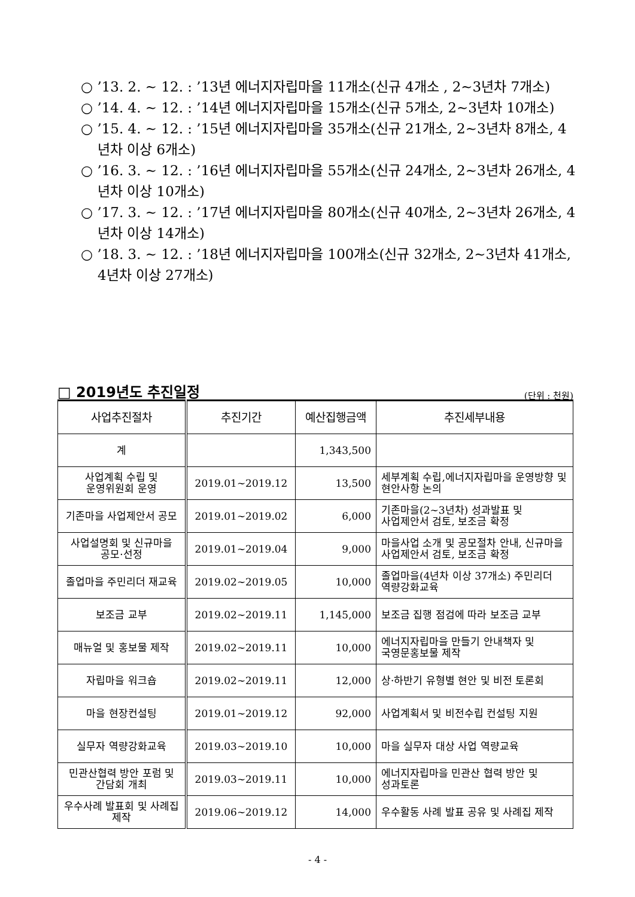○ ’13. 2. ~ 12. : ’13년 에너지자립마을 11개소(신규 4개소 , 2~3년차 7개소)
○ ’14. 4. ~ 12. : ’14년 에너지자립마을 15개소(신규 5개소, 2~3년차 10개소)
○ ’15. 4. ~ 12. : ’15년 에너지자립마을 35개소(신규 21개소, 2~3년차 8개소, 4년차 이상 6개소)
○ ’16. 3. ~ 12. : ’16년 에너지자립마을 55개소(신규 24개소, 2~3년차 26개소, 4년차 이상 10개소)
○ ’17. 3. ~ 12. : ’17년 에너지자립마을 80개소(신규 40개소, 2~3년차 26개소, 4년차 이상 14개소)
○ ’18. 3. ~ 12. : ’18년 에너지자립마을 100개소(신규 32개소, 2~3년차 41개소, 4년차 이상 27개소)
□ 2019년도 추진일정
(단위 : 천원)
| 사업추진절차 | 추진기간 | 예산집행금액 | 추진세부내용 |
| --- | --- | --- | --- |
| 계 | | 1,343,500 | |
| 사업계획 수립 및 운영위원회 운영 | 2019.01~2019.12 | 13,500 | 세부계획 수립,에너지자립마을 운영방향 및 현안사항 논의 |
| 기존마을 사업제안서 공모 | 2019.01~2019.02 | 6,000 | 기존마을(2~3년차) 성과발표 및 사업제안서 검토, 보조금 확정 |
| 사업설명회 및 신규마을 공모·선정 | 2019.01~2019.04 | 9,000 | 마을사업 소개 및 공모절차 안내, 신규마을 사업제안서 검토, 보조금 확정 |
| 졸업마을 주민리더 재교육 | 2019.02~2019.05 | 10,000 | 졸업마을(4년차 이상 37개소) 주민리더 역량강화교육 |
| 보조금 교부 | 2019.02~2019.11 | 1,145,000 | 보조금 집행 점검에 따라 보조금 교부 |
| 매뉴얼 및 홍보물 제작 | 2019.02~2019.11 | 10,000 | 에너지자립마을 만들기 안내책자 및 국영문홍보물 제작 |
| 자립마을 워크숍 | 2019.02~2019.11 | 12,000 | 상·하반기 유형별 현안 및 비전 토론회 |
| 마을 현장컨설팅 | 2019.01~2019.12 | 92,000 | 사업계획서 및 비전수립 컨설팅 지원 |
| 실무자 역량강화교육 | 2019.03~2019.10 | 10,000 | 마을 실무자 대상 사업 역량교육 |
| 민관산협력 방안 포럼 및 간담회 개최 | 2019.03~2019.11 | 10,000 | 에너지자립마을 민관산 협력 방안 및 성과토론 |
| 우수사례 발표회 및 사례집 제작 | 2019.06~2019.12 | 14,000 | 우수활동 사례 발표 공유 및 사례집 제작 |
- 4 -